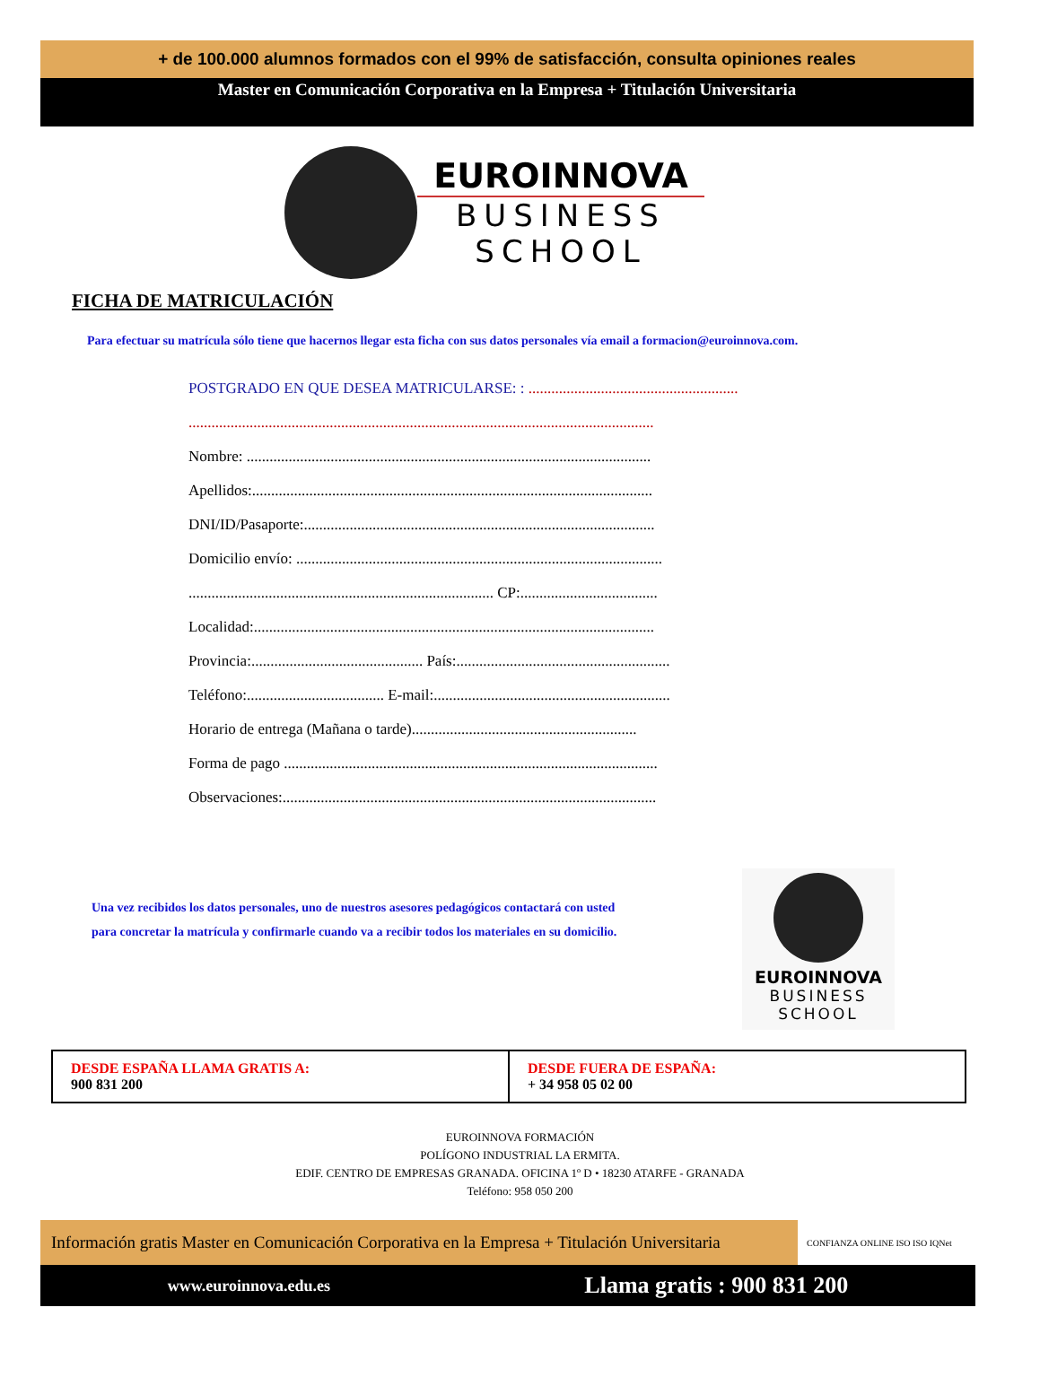+ de 100.000 alumnos formados con el 99% de satisfacción, consulta opiniones reales
Master en Comunicación Corporativa en la Empresa + Titulación Universitaria
EUROINNOVA
BUSINESS
SCHOOL
FICHA DE MATRICULACIÓN
Para efectuar su matrícula sólo tiene que hacernos llegar esta ficha con sus datos personales vía email a formacion@euroinnova.com.
POSTGRADO EN QUE DESEA MATRICULARSE: : .......................................................
..........................................................................................................................
Nombre: ..........................................................................................................
Apellidos:.........................................................................................................
DNI/ID/Pasaporte:............................................................................................
Domicilio envío: ................................................................................................
................................................................................ CP:....................................
Localidad:.........................................................................................................
Provincia:............................................. País:........................................................
Teléfono:.................................... E-mail:..............................................................
Horario de entrega (Mañana o tarde)...........................................................
Forma de pago ..................................................................................................
Observaciones:..................................................................................................
Una vez recibidos los datos personales, uno de nuestros asesores pedagógicos contactará con usted para concretar la matrícula y confirmarle cuando va a recibir todos los materiales en su domicilio.
EUROINNOVA
BUSINESS
SCHOOL
| DESDE ESPAÑA LLAMA GRATIS A: 900 831 200 | DESDE FUERA DE ESPAÑA: + 34 958 05 02 00 |
EUROINNOVA FORMACIÓN
POLÍGONO INDUSTRIAL LA ERMITA.
EDIF. CENTRO DE EMPRESAS GRANADA. OFICINA 1º D • 18230 ATARFE - GRANADA
Teléfono: 958 050 200
Información gratis Master en Comunicación Corporativa en la Empresa + Titulación Universitaria
CONFIANZA ONLINE ISO ISO IQNet
www.euroinnova.edu.es Llama gratis : 900 831 200